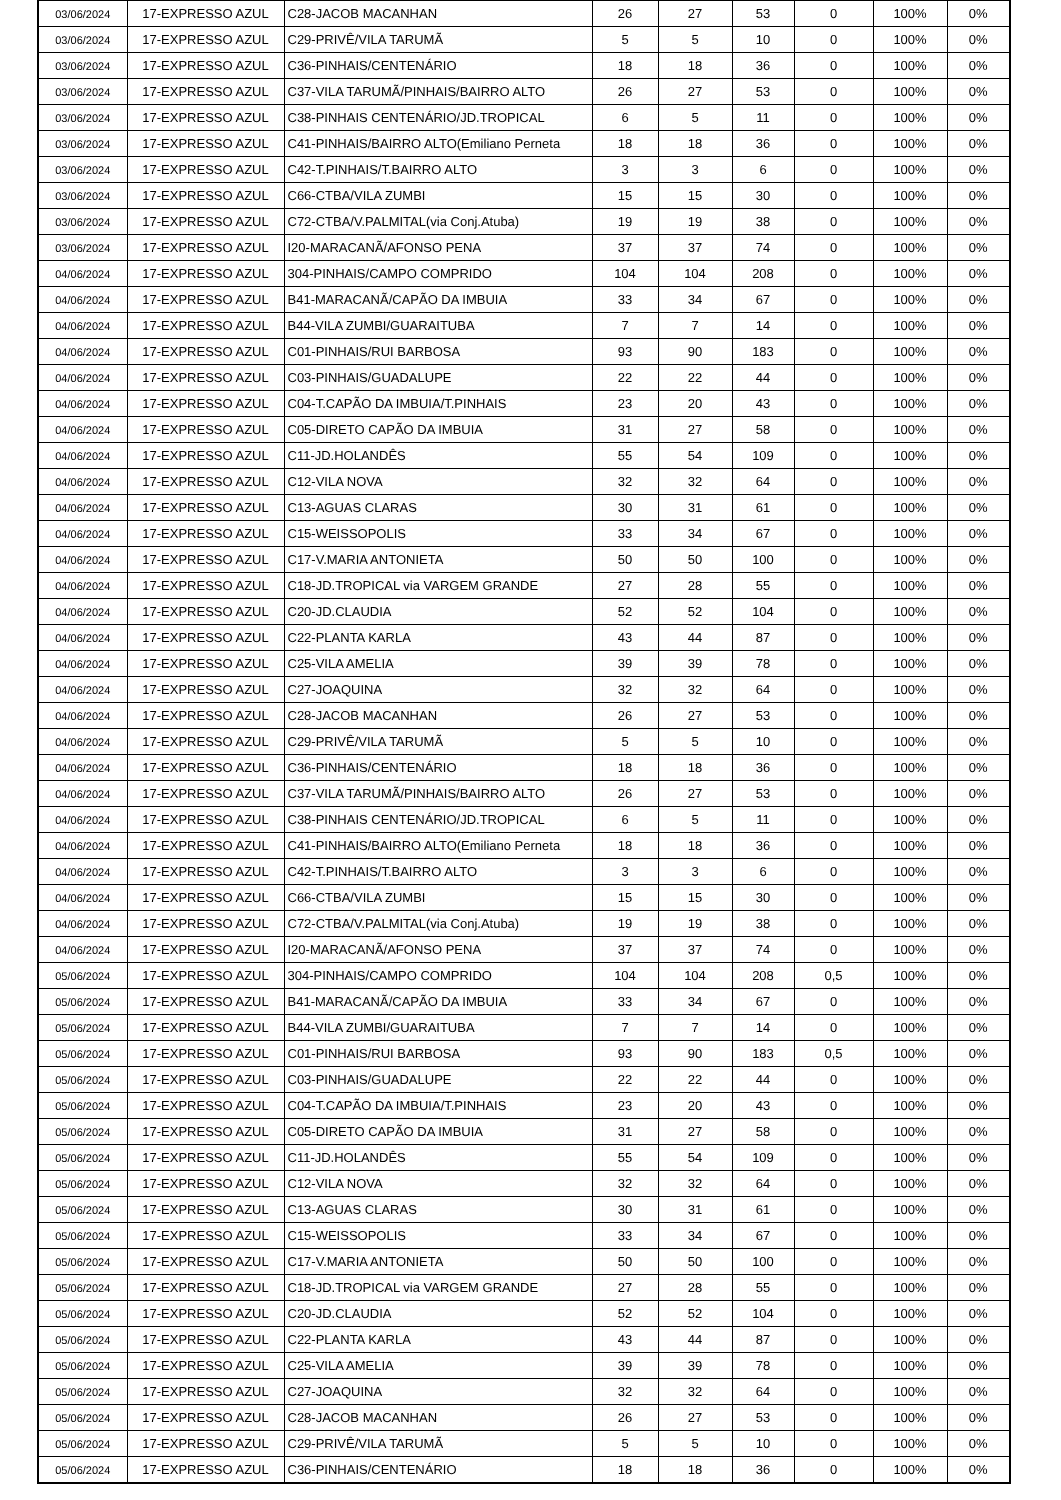| 03/06/2024 | 17-EXPRESSO AZUL | C28-JACOB MACANHAN | 26 | 27 | 53 | 0 | 100% | 0% |
| 03/06/2024 | 17-EXPRESSO AZUL | C29-PRIVÊ/VILA TARUMÃ | 5 | 5 | 10 | 0 | 100% | 0% |
| 03/06/2024 | 17-EXPRESSO AZUL | C36-PINHAIS/CENTENÁRIO | 18 | 18 | 36 | 0 | 100% | 0% |
| 03/06/2024 | 17-EXPRESSO AZUL | C37-VILA TARUMÃ/PINHAIS/BAIRRO ALTO | 26 | 27 | 53 | 0 | 100% | 0% |
| 03/06/2024 | 17-EXPRESSO AZUL | C38-PINHAIS CENTENÁRIO/JD.TROPICAL | 6 | 5 | 11 | 0 | 100% | 0% |
| 03/06/2024 | 17-EXPRESSO AZUL | C41-PINHAIS/BAIRRO ALTO(Emiliano Perneta | 18 | 18 | 36 | 0 | 100% | 0% |
| 03/06/2024 | 17-EXPRESSO AZUL | C42-T.PINHAIS/T.BAIRRO ALTO | 3 | 3 | 6 | 0 | 100% | 0% |
| 03/06/2024 | 17-EXPRESSO AZUL | C66-CTBA/VILA ZUMBI | 15 | 15 | 30 | 0 | 100% | 0% |
| 03/06/2024 | 17-EXPRESSO AZUL | C72-CTBA/V.PALMITAL(via Conj.Atuba) | 19 | 19 | 38 | 0 | 100% | 0% |
| 03/06/2024 | 17-EXPRESSO AZUL | I20-MARACANÃ/AFONSO PENA | 37 | 37 | 74 | 0 | 100% | 0% |
| 04/06/2024 | 17-EXPRESSO AZUL | 304-PINHAIS/CAMPO COMPRIDO | 104 | 104 | 208 | 0 | 100% | 0% |
| 04/06/2024 | 17-EXPRESSO AZUL | B41-MARACANÃ/CAPÃO DA IMBUIA | 33 | 34 | 67 | 0 | 100% | 0% |
| 04/06/2024 | 17-EXPRESSO AZUL | B44-VILA ZUMBI/GUARAITUBA | 7 | 7 | 14 | 0 | 100% | 0% |
| 04/06/2024 | 17-EXPRESSO AZUL | C01-PINHAIS/RUI BARBOSA | 93 | 90 | 183 | 0 | 100% | 0% |
| 04/06/2024 | 17-EXPRESSO AZUL | C03-PINHAIS/GUADALUPE | 22 | 22 | 44 | 0 | 100% | 0% |
| 04/06/2024 | 17-EXPRESSO AZUL | C04-T.CAPÃO DA IMBUIA/T.PINHAIS | 23 | 20 | 43 | 0 | 100% | 0% |
| 04/06/2024 | 17-EXPRESSO AZUL | C05-DIRETO CAPÃO DA IMBUIA | 31 | 27 | 58 | 0 | 100% | 0% |
| 04/06/2024 | 17-EXPRESSO AZUL | C11-JD.HOLANDÊS | 55 | 54 | 109 | 0 | 100% | 0% |
| 04/06/2024 | 17-EXPRESSO AZUL | C12-VILA NOVA | 32 | 32 | 64 | 0 | 100% | 0% |
| 04/06/2024 | 17-EXPRESSO AZUL | C13-AGUAS CLARAS | 30 | 31 | 61 | 0 | 100% | 0% |
| 04/06/2024 | 17-EXPRESSO AZUL | C15-WEISSOPOLIS | 33 | 34 | 67 | 0 | 100% | 0% |
| 04/06/2024 | 17-EXPRESSO AZUL | C17-V.MARIA ANTONIETA | 50 | 50 | 100 | 0 | 100% | 0% |
| 04/06/2024 | 17-EXPRESSO AZUL | C18-JD.TROPICAL via VARGEM GRANDE | 27 | 28 | 55 | 0 | 100% | 0% |
| 04/06/2024 | 17-EXPRESSO AZUL | C20-JD.CLAUDIA | 52 | 52 | 104 | 0 | 100% | 0% |
| 04/06/2024 | 17-EXPRESSO AZUL | C22-PLANTA KARLA | 43 | 44 | 87 | 0 | 100% | 0% |
| 04/06/2024 | 17-EXPRESSO AZUL | C25-VILA AMELIA | 39 | 39 | 78 | 0 | 100% | 0% |
| 04/06/2024 | 17-EXPRESSO AZUL | C27-JOAQUINA | 32 | 32 | 64 | 0 | 100% | 0% |
| 04/06/2024 | 17-EXPRESSO AZUL | C28-JACOB MACANHAN | 26 | 27 | 53 | 0 | 100% | 0% |
| 04/06/2024 | 17-EXPRESSO AZUL | C29-PRIVÊ/VILA TARUMÃ | 5 | 5 | 10 | 0 | 100% | 0% |
| 04/06/2024 | 17-EXPRESSO AZUL | C36-PINHAIS/CENTENÁRIO | 18 | 18 | 36 | 0 | 100% | 0% |
| 04/06/2024 | 17-EXPRESSO AZUL | C37-VILA TARUMÃ/PINHAIS/BAIRRO ALTO | 26 | 27 | 53 | 0 | 100% | 0% |
| 04/06/2024 | 17-EXPRESSO AZUL | C38-PINHAIS CENTENÁRIO/JD.TROPICAL | 6 | 5 | 11 | 0 | 100% | 0% |
| 04/06/2024 | 17-EXPRESSO AZUL | C41-PINHAIS/BAIRRO ALTO(Emiliano Perneta | 18 | 18 | 36 | 0 | 100% | 0% |
| 04/06/2024 | 17-EXPRESSO AZUL | C42-T.PINHAIS/T.BAIRRO ALTO | 3 | 3 | 6 | 0 | 100% | 0% |
| 04/06/2024 | 17-EXPRESSO AZUL | C66-CTBA/VILA ZUMBI | 15 | 15 | 30 | 0 | 100% | 0% |
| 04/06/2024 | 17-EXPRESSO AZUL | C72-CTBA/V.PALMITAL(via Conj.Atuba) | 19 | 19 | 38 | 0 | 100% | 0% |
| 04/06/2024 | 17-EXPRESSO AZUL | I20-MARACANÃ/AFONSO PENA | 37 | 37 | 74 | 0 | 100% | 0% |
| 05/06/2024 | 17-EXPRESSO AZUL | 304-PINHAIS/CAMPO COMPRIDO | 104 | 104 | 208 | 0,5 | 100% | 0% |
| 05/06/2024 | 17-EXPRESSO AZUL | B41-MARACANÃ/CAPÃO DA IMBUIA | 33 | 34 | 67 | 0 | 100% | 0% |
| 05/06/2024 | 17-EXPRESSO AZUL | B44-VILA ZUMBI/GUARAITUBA | 7 | 7 | 14 | 0 | 100% | 0% |
| 05/06/2024 | 17-EXPRESSO AZUL | C01-PINHAIS/RUI BARBOSA | 93 | 90 | 183 | 0,5 | 100% | 0% |
| 05/06/2024 | 17-EXPRESSO AZUL | C03-PINHAIS/GUADALUPE | 22 | 22 | 44 | 0 | 100% | 0% |
| 05/06/2024 | 17-EXPRESSO AZUL | C04-T.CAPÃO DA IMBUIA/T.PINHAIS | 23 | 20 | 43 | 0 | 100% | 0% |
| 05/06/2024 | 17-EXPRESSO AZUL | C05-DIRETO CAPÃO DA IMBUIA | 31 | 27 | 58 | 0 | 100% | 0% |
| 05/06/2024 | 17-EXPRESSO AZUL | C11-JD.HOLANDÊS | 55 | 54 | 109 | 0 | 100% | 0% |
| 05/06/2024 | 17-EXPRESSO AZUL | C12-VILA NOVA | 32 | 32 | 64 | 0 | 100% | 0% |
| 05/06/2024 | 17-EXPRESSO AZUL | C13-AGUAS CLARAS | 30 | 31 | 61 | 0 | 100% | 0% |
| 05/06/2024 | 17-EXPRESSO AZUL | C15-WEISSOPOLIS | 33 | 34 | 67 | 0 | 100% | 0% |
| 05/06/2024 | 17-EXPRESSO AZUL | C17-V.MARIA ANTONIETA | 50 | 50 | 100 | 0 | 100% | 0% |
| 05/06/2024 | 17-EXPRESSO AZUL | C18-JD.TROPICAL via VARGEM GRANDE | 27 | 28 | 55 | 0 | 100% | 0% |
| 05/06/2024 | 17-EXPRESSO AZUL | C20-JD.CLAUDIA | 52 | 52 | 104 | 0 | 100% | 0% |
| 05/06/2024 | 17-EXPRESSO AZUL | C22-PLANTA KARLA | 43 | 44 | 87 | 0 | 100% | 0% |
| 05/06/2024 | 17-EXPRESSO AZUL | C25-VILA AMELIA | 39 | 39 | 78 | 0 | 100% | 0% |
| 05/06/2024 | 17-EXPRESSO AZUL | C27-JOAQUINA | 32 | 32 | 64 | 0 | 100% | 0% |
| 05/06/2024 | 17-EXPRESSO AZUL | C28-JACOB MACANHAN | 26 | 27 | 53 | 0 | 100% | 0% |
| 05/06/2024 | 17-EXPRESSO AZUL | C29-PRIVÊ/VILA TARUMÃ | 5 | 5 | 10 | 0 | 100% | 0% |
| 05/06/2024 | 17-EXPRESSO AZUL | C36-PINHAIS/CENTENÁRIO | 18 | 18 | 36 | 0 | 100% | 0% |